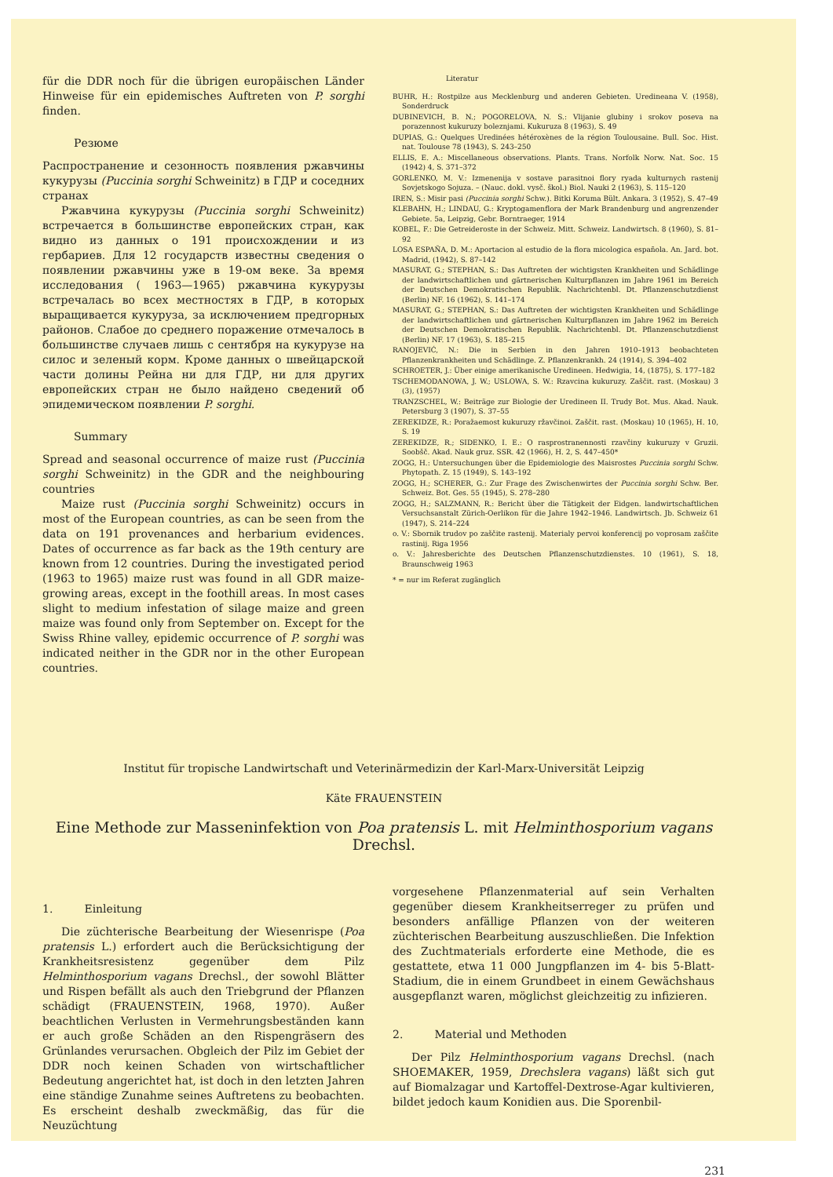für die DDR noch für die übrigen europäischen Länder Hinweise für ein epidemisches Auftreten von P. sorghi finden.
Резюме
Распространение и сезонность появления ржавчины кукурузы (Puccinia sorghi Schweinitz) в ГДР и соседних странах
Ржавчина кукурузы (Puccinia sorghi Schweinitz) встречается в большинстве европейских стран, как видно из данных о 191 происхождении и из гербариев. Для 12 государств известны сведения о появлении ржавчины уже в 19-ом веке. За время исследования ( 1963—1965) ржавчина кукурузы встречалась во всех местностях в ГДР, в которых выращивается кукуруза, за исключением предгорных районов. Слабое до среднего поражение отмечалось в большинстве случаев лишь с сентября на кукурузе на силос и зеленый корм. Кроме данных о швейцарской части долины Рейна ни для ГДР, ни для других европейских стран не было найдено сведений об эпидемическом появлении P. sorghi.
Summary
Spread and seasonal occurrence of maize rust (Puccinia sorghi Schweinitz) in the GDR and the neighbouring countries
Maize rust (Puccinia sorghi Schweinitz) occurs in most of the European countries, as can be seen from the data on 191 provenances and herbarium evidences. Dates of occurrence as far back as the 19th century are known from 12 countries. During the investigated period (1963 to 1965) maize rust was found in all GDR maize-growing areas, except in the foothill areas. In most cases slight to medium infestation of silage maize and green maize was found only from September on. Except for the Swiss Rhine valley, epidemic occurrence of P. sorghi was indicated neither in the GDR nor in the other European countries.
Literatur
BUHR, H.: Rostpilze aus Mecklenburg und anderen Gebieten. Uredineana V. (1958), Sonderdruck
DUBINEVICH, B. N.; POGORELOVA, N. S.: Vlijanie glubiny i srokov poseva na porazennost kukuruzy boleznjami. Kukuruza 8 (1963), S. 49
DUPIAS, G.: Quelques Uredinées hétéroxènes de la région Toulousaine. Bull. Soc. Hist. nat. Toulouse 78 (1943), S. 243–250
ELLIS, E. A.: Miscellaneous observations. Plants. Trans. Norfolk Norw. Nat. Soc. 15 (1942) 4, S. 371–372
GORLENKO, M. V.: Izmenenija v sostave parasitnoi flory ryada kulturnych rastenij Sovjetskogo Sojuza. – (Nauc. dokl. vysč. škol.) Biol. Nauki 2 (1963), S. 115–120
IREN, S.: Misir pasi (Puccinia sorghi Schw.). Bitki Koruma Bült. Ankara. 3 (1952), S. 47–49
KLEBAHN, H.; LINDAU, G.: Kryptogamenflora der Mark Brandenburg und angrenzender Gebiete. 5a, Leipzig, Gebr. Borntraeger, 1914
KOBEL, F.: Die Getreideroste in der Schweiz. Mitt. Schweiz. Landwirtsch. 8 (1960), S. 81–92
LOSA ESPAÑA, D. M.: Aportacion al estudio de la flora micologica española. An. Jard. bot. Madrid, (1942), S. 87–142
MASURAT, G.; STEPHAN, S.: Das Auftreten der wichtigsten Krankheiten und Schädlinge der landwirtschaftlichen und gärtnerischen Kulturpflanzen im Jahre 1961 im Bereich der Deutschen Demokratischen Republik. Nachrichtenbl. Dt. Pflanzenschutzdienst (Berlin) NF. 16 (1962), S. 141–174
MASURAT, G.; STEPHAN, S.: Das Auftreten der wichtigsten Krankheiten und Schädlinge der landwirtschaftlichen und gärtnerischen Kulturpflanzen im Jahre 1962 im Bereich der Deutschen Demokratischen Republik. Nachrichtenbl. Dt. Pflanzenschutzdienst (Berlin) NF. 17 (1963), S. 185–215
RANOJEVIĆ, N.: Die in Serbien in den Jahren 1910–1913 beobachteten Pflanzenkrankheiten und Schädlinge. Z. Pflanzenkrankh. 24 (1914), S. 394–402
SCHROETER, J.: Über einige amerikanische Uredineen. Hedwigia, 14, (1875), S. 177–182
TSCHEMODANOWA, J. W.; USLOWA, S. W.: Rzavcina kukuruzy. Zaščit. rast. (Moskau) 3 (3), (1957)
TRANZSCHEL, W.: Beiträge zur Biologie der Uredineen II. Trudy Bot. Mus. Akad. Nauk. Petersburg 3 (1907), S. 37–55
ZEREKIDZE, R.: Poražaemost kukuruzy ržavčinoi. Zaščit. rast. (Moskau) 10 (1965), H. 10, S. 19
ZEREKIDZE, R.; SIDENKO, I. E.: O rasprostranennosti rzavčiny kukuruzy v Gruzii. Soobšč. Akad. Nauk gruz. SSR. 42 (1966), H. 2, S. 447–450*
ZOGG, H.: Untersuchungen über die Epidemiologie des Maisrostes Puccinia sorghi Schw. Phytopath. Z. 15 (1949), S. 143–192
ZOGG, H.; SCHERER, G.: Zur Frage des Zwischenwirtes der Puccinia sorghi Schw. Ber. Schweiz. Bot. Ges. 55 (1945), S. 278–280
ZOGG, H.; SALZMANN, R.: Bericht über die Tätigkeit der Eidgen. landwirtschaftlichen Versuchsanstalt Zürich-Oerlikon für die Jahre 1942–1946. Landwirtsch. Jb. Schweiz 61 (1947), S. 214–224
o. V.: Sbornik trudov po zaščite rastenij. Materialy pervoi konferencij po voprosam zaščite rastinij. Riga 1956
o. V.: Jahresberichte des Deutschen Pflanzenschutzdienstes. 10 (1961), S. 18, Braunschweig 1963
* = nur im Referat zugänglich
Institut für tropische Landwirtschaft und Veterinärmedizin der Karl-Marx-Universität Leipzig
Käte FRAUENSTEIN
Eine Methode zur Masseninfektion von Poa pratensis L. mit Helminthosporium vagans Drechsl.
1. Einleitung
Die züchterische Bearbeitung der Wiesenrispe (Poa pratensis L.) erfordert auch die Berücksichtigung der Krankheitsresistenz gegenüber dem Pilz Helminthosporium vagans Drechsl., der sowohl Blätter und Rispen befällt als auch den Triebgrund der Pflanzen schädigt (FRAUENSTEIN, 1968, 1970). Außer beachtlichen Verlusten in Vermehrungsbeständen kann er auch große Schäden an den Rispengräsern des Grünlandes verursachen. Obgleich der Pilz im Gebiet der DDR noch keinen Schaden von wirtschaftlicher Bedeutung angerichtet hat, ist doch in den letzten Jahren eine ständige Zunahme seines Auftretens zu beobachten. Es erscheint deshalb zweckmäßig, das für die Neuzüchtung
vorgesehene Pflanzenmaterial auf sein Verhalten gegenüber diesem Krankheitserreger zu prüfen und besonders anfällige Pflanzen von der weiteren züchterischen Bearbeitung auszuschließen. Die Infektion des Zuchtmaterials erforderte eine Methode, die es gestattete, etwa 11 000 Jungpflanzen im 4- bis 5-Blatt-Stadium, die in einem Grundbeet in einem Gewächshaus ausgepflanzt waren, möglichst gleichzeitig zu infizieren.
2. Material und Methoden
Der Pilz Helminthosporium vagans Drechsl. (nach SHOEMAKER, 1959, Drechslera vagans) läßt sich gut auf Biomalzagar und Kartoffel-Dextrose-Agar kultivieren, bildet jedoch kaum Konidien aus. Die Sporenbil-
231